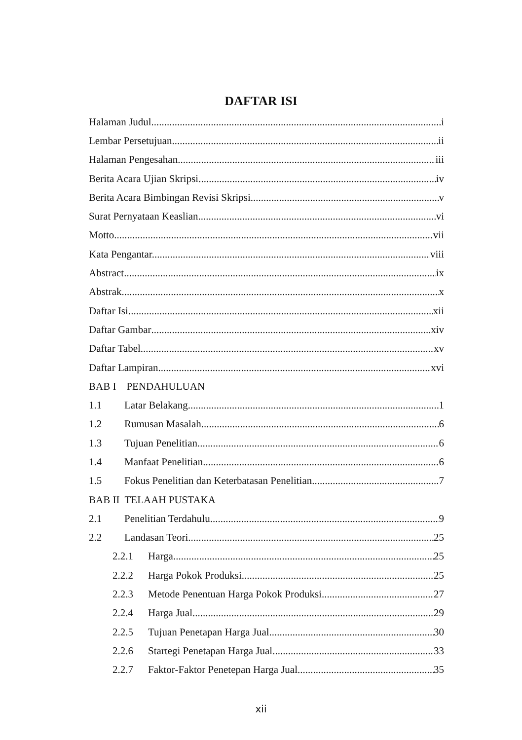DAFTAR ISI
Halaman Judul i
Lembar Persetujuan ii
Halaman Pengesahan iii
Berita Acara Ujian Skripsi. iv
Berita Acara Bimbingan Revisi Skripsi. v
Surat Pernyataan Keaslian. vi
Motto vii
Kata Pengantar. viii
Abstract ix
Abstrak x
Daftar Isi xii
Daftar Gambar xiv
Daftar Tabel xv
Daftar Lampiran xvi
BAB I PENDAHULUAN
1.1 Latar Belakang 1
1.2 Rumusan Masalah 6
1.3 Tujuan Penelitian 6
1.4 Manfaat Penelitian 6
1.5 Fokus Penelitian dan Keterbatasan Penelitian 7
BAB II TELAAH PUSTAKA
2.1 Penelitian Terdahulu 9
2.2 Landasan Teori 25
2.2.1 Harga 25
2.2.2 Harga Pokok Produksi 25
2.2.3 Metode Penentuan Harga Pokok Produksi 27
2.2.4 Harga Jual 29
2.2.5 Tujuan Penetapan Harga Jual 30
2.2.6 Startegi Penetapan Harga Jual 33
2.2.7 Faktor-Faktor Penetepan Harga Jual 35
xii